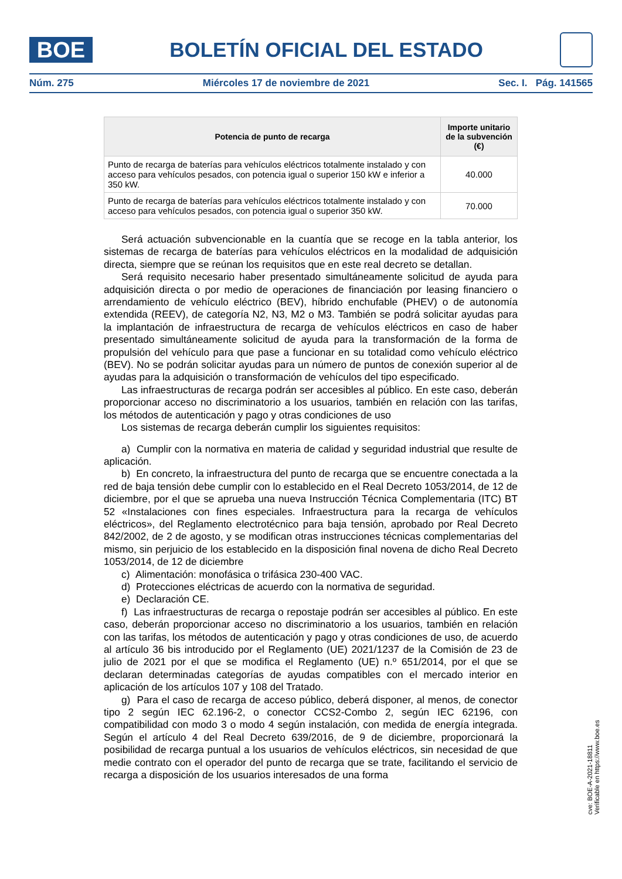BOE
BOLETÍN OFICIAL DEL ESTADO
Núm. 275 Miércoles 17 de noviembre de 2021 Sec. I. Pág. 141565
| Potencia de punto de recarga | Importe unitario de la subvención (€) |
| --- | --- |
| Punto de recarga de baterías para vehículos eléctricos totalmente instalado y con acceso para vehículos pesados, con potencia igual o superior 150 kW e inferior a 350 kW. | 40.000 |
| Punto de recarga de baterías para vehículos eléctricos totalmente instalado y con acceso para vehículos pesados, con potencia igual o superior 350 kW. | 70.000 |
Será actuación subvencionable en la cuantía que se recoge en la tabla anterior, los sistemas de recarga de baterías para vehículos eléctricos en la modalidad de adquisición directa, siempre que se reúnan los requisitos que en este real decreto se detallan.
Será requisito necesario haber presentado simultáneamente solicitud de ayuda para adquisición directa o por medio de operaciones de financiación por leasing financiero o arrendamiento de vehículo eléctrico (BEV), híbrido enchufable (PHEV) o de autonomía extendida (REEV), de categoría N2, N3, M2 o M3. También se podrá solicitar ayudas para la implantación de infraestructura de recarga de vehículos eléctricos en caso de haber presentado simultáneamente solicitud de ayuda para la transformación de la forma de propulsión del vehículo para que pase a funcionar en su totalidad como vehículo eléctrico (BEV). No se podrán solicitar ayudas para un número de puntos de conexión superior al de ayudas para la adquisición o transformación de vehículos del tipo especificado.
Las infraestructuras de recarga podrán ser accesibles al público. En este caso, deberán proporcionar acceso no discriminatorio a los usuarios, también en relación con las tarifas, los métodos de autenticación y pago y otras condiciones de uso
Los sistemas de recarga deberán cumplir los siguientes requisitos:
a) Cumplir con la normativa en materia de calidad y seguridad industrial que resulte de aplicación.
b) En concreto, la infraestructura del punto de recarga que se encuentre conectada a la red de baja tensión debe cumplir con lo establecido en el Real Decreto 1053/2014, de 12 de diciembre, por el que se aprueba una nueva Instrucción Técnica Complementaria (ITC) BT 52 «Instalaciones con fines especiales. Infraestructura para la recarga de vehículos eléctricos», del Reglamento electrotécnico para baja tensión, aprobado por Real Decreto 842/2002, de 2 de agosto, y se modifican otras instrucciones técnicas complementarias del mismo, sin perjuicio de los establecido en la disposición final novena de dicho Real Decreto 1053/2014, de 12 de diciembre
c) Alimentación: monofásica o trifásica 230-400 VAC.
d) Protecciones eléctricas de acuerdo con la normativa de seguridad.
e) Declaración CE.
f) Las infraestructuras de recarga o repostaje podrán ser accesibles al público. En este caso, deberán proporcionar acceso no discriminatorio a los usuarios, también en relación con las tarifas, los métodos de autenticación y pago y otras condiciones de uso, de acuerdo al artículo 36 bis introducido por el Reglamento (UE) 2021/1237 de la Comisión de 23 de julio de 2021 por el que se modifica el Reglamento (UE) n.º 651/2014, por el que se declaran determinadas categorías de ayudas compatibles con el mercado interior en aplicación de los artículos 107 y 108 del Tratado.
g) Para el caso de recarga de acceso público, deberá disponer, al menos, de conector tipo 2 según IEC 62.196-2, o conector CCS2-Combo 2, según IEC 62196, con compatibilidad con modo 3 o modo 4 según instalación, con medida de energía integrada. Según el artículo 4 del Real Decreto 639/2016, de 9 de diciembre, proporcionará la posibilidad de recarga puntual a los usuarios de vehículos eléctricos, sin necesidad de que medie contrato con el operador del punto de recarga que se trate, facilitando el servicio de recarga a disposición de los usuarios interesados de una forma
cve: BOE-A-2021-18811
Verificable en https://www.boe.es